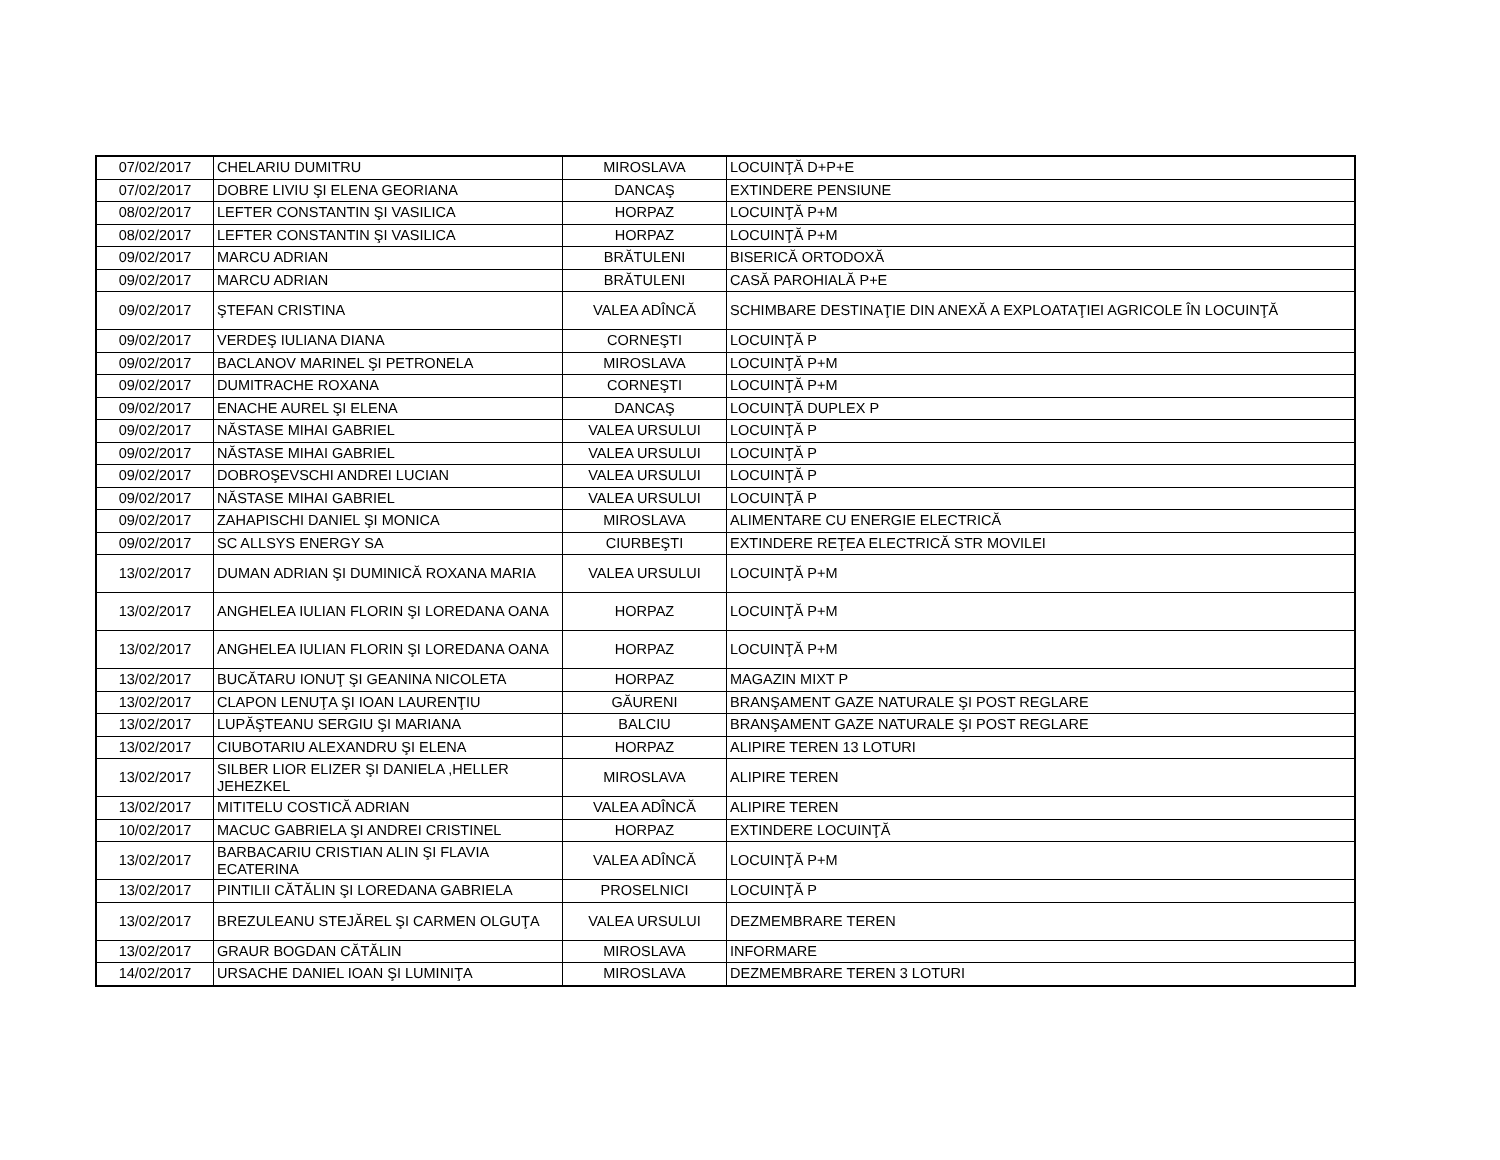| 07/02/2017 | CHELARIU DUMITRU | MIROSLAVA | LOCUINŢĂ D+P+E |
| 07/02/2017 | DOBRE LIVIU ŞI ELENA GEORIANA | DANCAŞ | EXTINDERE PENSIUNE |
| 08/02/2017 | LEFTER CONSTANTIN ŞI VASILICA | HORPAZ | LOCUINŢĂ P+M |
| 08/02/2017 | LEFTER CONSTANTIN ŞI VASILICA | HORPAZ | LOCUINŢĂ P+M |
| 09/02/2017 | MARCU ADRIAN | BRĂTULENI | BISERICĂ ORTODOXĂ |
| 09/02/2017 | MARCU ADRIAN | BRĂTULENI | CASĂ PAROHIALĂ P+E |
| 09/02/2017 | ŞTEFAN CRISTINA | VALEA ADÎNCĂ | SCHIMBARE DESTINAŢIE DIN ANEXĂ A EXPLOATAŢIEI AGRICOLE ÎN LOCUINŢĂ |
| 09/02/2017 | VERDEŞ IULIANA DIANA | CORNEŞTI | LOCUINŢĂ P |
| 09/02/2017 | BACLANOV MARINEL ŞI PETRONELA | MIROSLAVA | LOCUINŢĂ P+M |
| 09/02/2017 | DUMITRACHE ROXANA | CORNEŞTI | LOCUINŢĂ P+M |
| 09/02/2017 | ENACHE AUREL ŞI ELENA | DANCAŞ | LOCUINŢĂ DUPLEX P |
| 09/02/2017 | NĂSTASE MIHAI GABRIEL | VALEA URSULUI | LOCUINŢĂ P |
| 09/02/2017 | NĂSTASE MIHAI GABRIEL | VALEA URSULUI | LOCUINŢĂ P |
| 09/02/2017 | DOBROŞEVSCHI ANDREI LUCIAN | VALEA URSULUI | LOCUINŢĂ P |
| 09/02/2017 | NĂSTASE MIHAI GABRIEL | VALEA URSULUI | LOCUINŢĂ P |
| 09/02/2017 | ZAHAPISCHI DANIEL ŞI MONICA | MIROSLAVA | ALIMENTARE CU ENERGIE ELECTRICĂ |
| 09/02/2017 | SC ALLSYS ENERGY SA | CIURBEŞTI | EXTINDERE REŢEA ELECTRICĂ STR MOVILEI |
| 13/02/2017 | DUMAN ADRIAN ŞI DUMINICĂ ROXANA MARIA | VALEA URSULUI | LOCUINŢĂ P+M |
| 13/02/2017 | ANGHELEA IULIAN FLORIN ŞI LOREDANA OANA | HORPAZ | LOCUINŢĂ P+M |
| 13/02/2017 | ANGHELEA IULIAN FLORIN ŞI LOREDANA OANA | HORPAZ | LOCUINŢĂ P+M |
| 13/02/2017 | BUCĂTARU IONUŢ ŞI GEANINA NICOLETA | HORPAZ | MAGAZIN MIXT P |
| 13/02/2017 | CLAPON LENUŢA ŞI IOAN LAURENŢIU | GĂURENI | BRANŞAMENT GAZE NATURALE ŞI POST REGLARE |
| 13/02/2017 | LUPĂŞTEANU SERGIU ŞI MARIANA | BALCIU | BRANŞAMENT GAZE NATURALE ŞI POST REGLARE |
| 13/02/2017 | CIUBOTARIU ALEXANDRU ŞI ELENA | HORPAZ | ALIPIRE TEREN 13 LOTURI |
| 13/02/2017 | SILBER LIOR ELIZER ŞI DANIELA ,HELLER JEHEZKEL | MIROSLAVA | ALIPIRE TEREN |
| 13/02/2017 | MITITELU COSTICĂ ADRIAN | VALEA ADÎNCĂ | ALIPIRE TEREN |
| 10/02/2017 | MACUC GABRIELA ŞI ANDREI CRISTINEL | HORPAZ | EXTINDERE LOCUINŢĂ |
| 13/02/2017 | BARBACARIU CRISTIAN ALIN ŞI FLAVIA ECATERINA | VALEA ADÎNCĂ | LOCUINŢĂ P+M |
| 13/02/2017 | PINTILII CĂTĂLIN ŞI LOREDANA GABRIELA | PROSELNICI | LOCUINŢĂ P |
| 13/02/2017 | BREZULEANU STEJĂREL ŞI CARMEN OLGUŢA | VALEA URSULUI | DEZMEMBRARE TEREN |
| 13/02/2017 | GRAUR BOGDAN CĂTĂLIN | MIROSLAVA | INFORMARE |
| 14/02/2017 | URSACHE DANIEL IOAN ŞI LUMINIŢA | MIROSLAVA | DEZMEMBRARE TEREN 3 LOTURI |